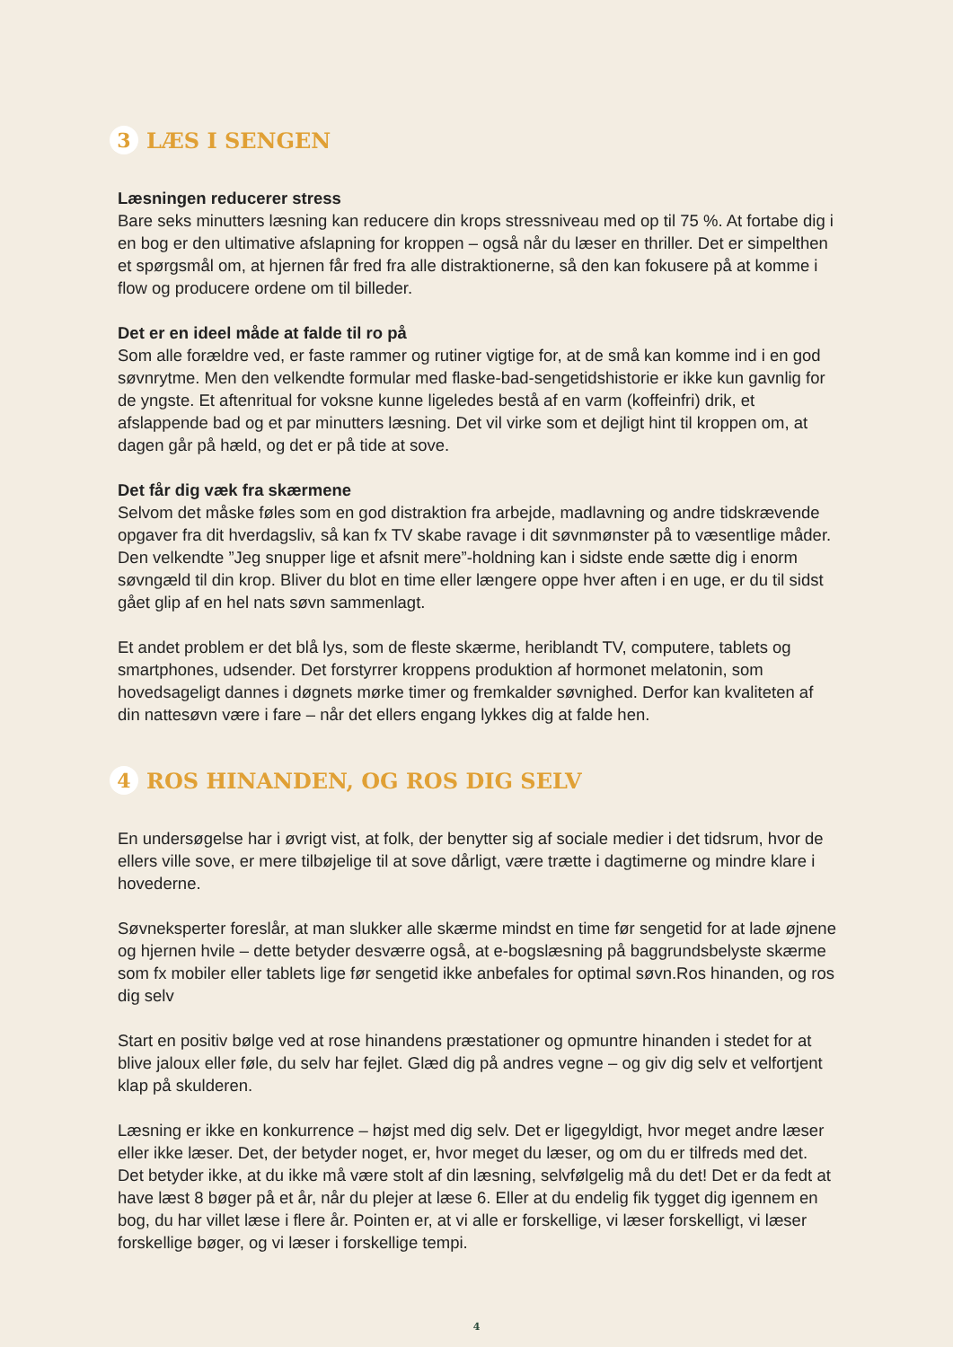3 LÆS I SENGEN
Læsningen reducerer stress
Bare seks minutters læsning kan reducere din krops stressniveau med op til 75 %. At fortabe dig i en bog er den ultimative afslapning for kroppen – også når du læser en thriller. Det er simpelthen et spørgsmål om, at hjernen får fred fra alle distraktionerne, så den kan fokusere på at komme i flow og producere ordene om til billeder.
Det er en ideel måde at falde til ro på
Som alle forældre ved, er faste rammer og rutiner vigtige for, at de små kan komme ind i en god søvnrytme. Men den velkendte formular med flaske-bad-sengetidshistorie er ikke kun gavnlig for de yngste. Et aftenritual for voksne kunne ligeledes bestå af en varm (koffeinfri) drik, et afslappende bad og et par minutters læsning. Det vil virke som et dejligt hint til kroppen om, at dagen går på hæld, og det er på tide at sove.
Det får dig væk fra skærmene
Selvom det måske føles som en god distraktion fra arbejde, madlavning og andre tidskrævende opgaver fra dit hverdagsliv, så kan fx TV skabe ravage i dit søvnmønster på to væsentlige måder. Den velkendte ”Jeg snupper lige et afsnit mere”-holdning kan i sidste ende sætte dig i enorm søvngæld til din krop. Bliver du blot en time eller længere oppe hver aften i en uge, er du til sidst gået glip af en hel nats søvn sammenlagt.
Et andet problem er det blå lys, som de fleste skærme, heriblandt TV, computere, tablets og smartphones, udsender. Det forstyrrer kroppens produktion af hormonet melatonin, som hovedsageligt dannes i døgnets mørke timer og fremkalder søvnighed. Derfor kan kvaliteten af din nattesøvn være i fare – når det ellers engang lykkes dig at falde hen.
4 ROS HINANDEN, OG ROS DIG SELV
En undersøgelse har i øvrigt vist, at folk, der benytter sig af sociale medier i det tidsrum, hvor de ellers ville sove, er mere tilbøjelige til at sove dårligt, være trætte i dagtimerne og mindre klare i hovederne.
Søvneksperter foreslår, at man slukker alle skærme mindst en time før sengetid for at lade øjnene og hjernen hvile – dette betyder desværre også, at e-bogslæsning på baggrundsbelyste skærme som fx mobiler eller tablets lige før sengetid ikke anbefales for optimal søvn.Ros hinanden, og ros dig selv
Start en positiv bølge ved at rose hinandens præstationer og opmuntre hinanden i stedet for at blive jaloux eller føle, du selv har fejlet. Glæd dig på andres vegne – og giv dig selv et velfortjent klap på skulderen.
Læsning er ikke en konkurrence – højst med dig selv. Det er ligegyldigt, hvor meget andre læser eller ikke læser. Det, der betyder noget, er, hvor meget du læser, og om du er tilfreds med det. Det betyder ikke, at du ikke må være stolt af din læsning, selvfølgelig må du det! Det er da fedt at have læst 8 bøger på et år, når du plejer at læse 6. Eller at du endelig fik tygget dig igennem en bog, du har villet læse i flere år. Pointen er, at vi alle er forskellige, vi læser forskelligt, vi læser forskellige bøger, og vi læser i forskellige tempi.
4